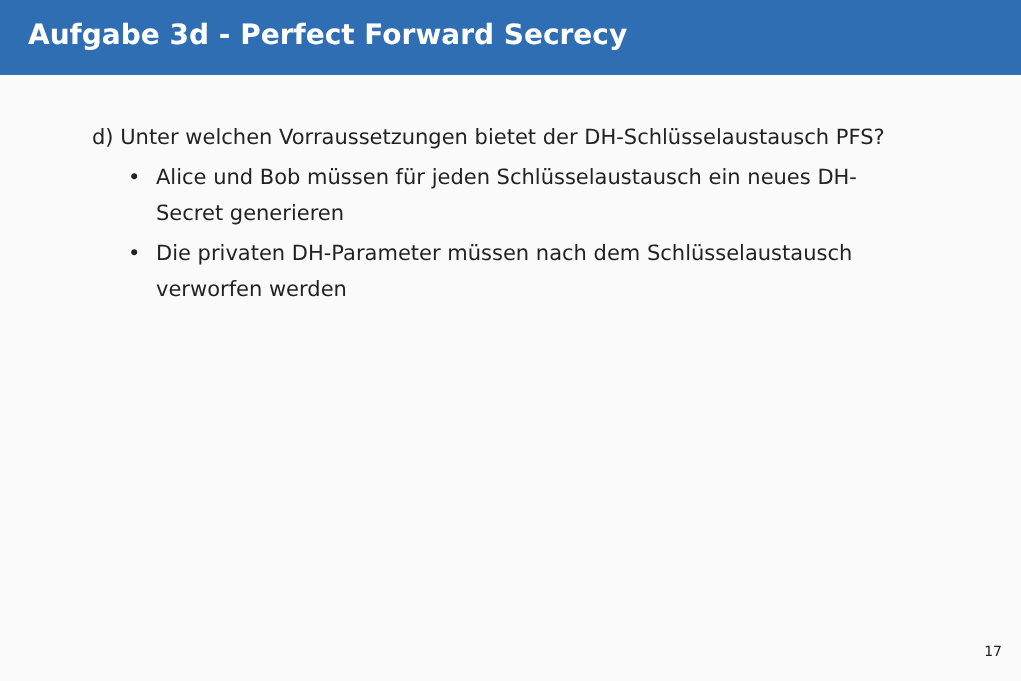Aufgabe 3d - Perfect Forward Secrecy
d) Unter welchen Vorraussetzungen bietet der DH-Schlüsselaustausch PFS?
• Alice und Bob müssen für jeden Schlüsselaustausch ein neues DH-Secret generieren
• Die privaten DH-Parameter müssen nach dem Schlüsselaustausch verworfen werden
17